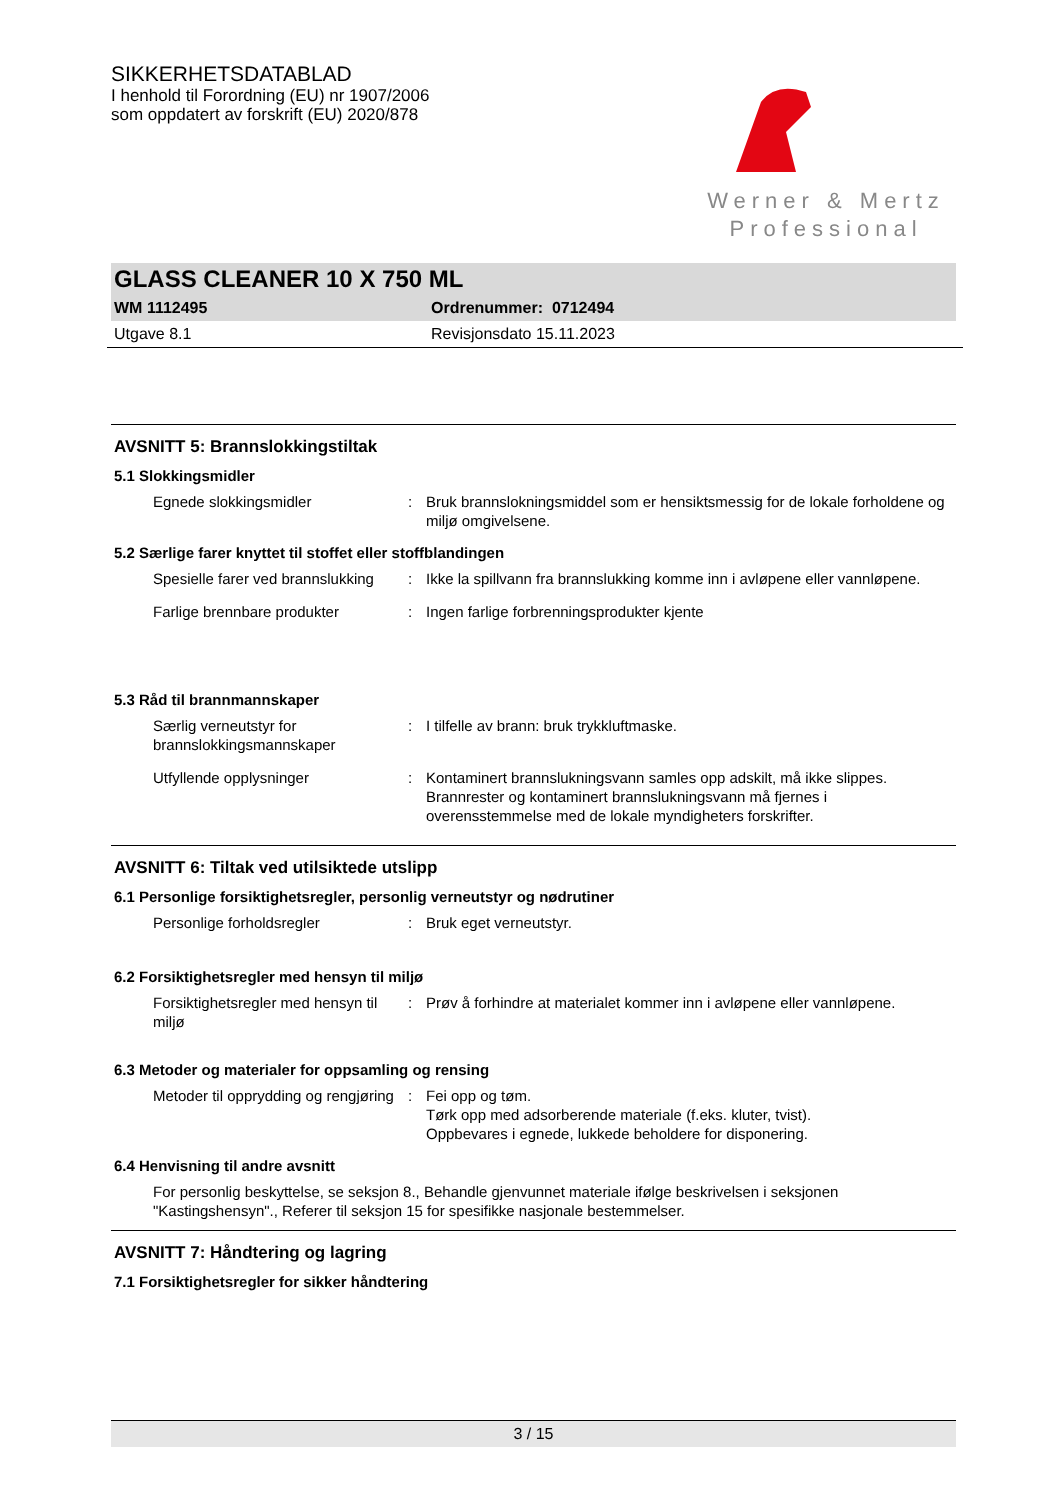SIKKERHETSDATABLAD
I henhold til Forordning (EU) nr 1907/2006
som oppdatert av forskrift (EU) 2020/878
Werner & Mertz
Professional
GLASS CLEANER 10 X 750 ML
WM 1112495 Ordrenummer: 0712494
Utgave 8.1 Revisjonsdato 15.11.2023
AVSNITT 5: Brannslokkingstiltak
5.1 Slokkingsmidler
Egnede slokkingsmidler : Bruk brannslokningsmiddel som er hensiktsmessig for de lokale forholdene og miljø omgivelsene.
5.2 Særlige farer knyttet til stoffet eller stoffblandingen
Spesielle farer ved brannslukking
: Ikke la spillvann fra brannslukking komme inn i avløpene eller vannløpene.
Farlige brennbare produkter : Ingen farlige forbrenningsprodukter kjente
5.3 Råd til brannmannskaper
Særlig verneutstyr for brannslokkingsmannskaper
: I tilfelle av brann: bruk trykkluftmaske.
Utfyllende opplysninger : Kontaminert brannslukningsvann samles opp adskilt, må ikke slippes. Brannrester og kontaminert brannslukningsvann må fjernes i overensstemmelse med de lokale myndigheters forskrifter.
AVSNITT 6: Tiltak ved utilsiktede utslipp
6.1 Personlige forsiktighetsregler, personlig verneutstyr og nødrutiner
Personlige forholdsregler : Bruk eget verneutstyr.
6.2 Forsiktighetsregler med hensyn til miljø
Forsiktighetsregler med hensyn til miljø
: Prøv å forhindre at materialet kommer inn i avløpene eller vannløpene.
6.3 Metoder og materialer for oppsamling og rensing
Metoder til opprydding og rengjøring
: Fei opp og tøm.
Tørk opp med adsorberende materiale (f.eks. kluter, tvist).
Oppbevares i egnede, lukkede beholdere for disponering.
6.4 Henvisning til andre avsnitt
For personlig beskyttelse, se seksjon 8., Behandle gjenvunnet materiale ifølge beskrivelsen i seksjonen "Kastingshensyn"., Referer til seksjon 15 for spesifikke nasjonale bestemmelser.
AVSNITT 7: Håndtering og lagring
7.1 Forsiktighetsregler for sikker håndtering
3 / 15